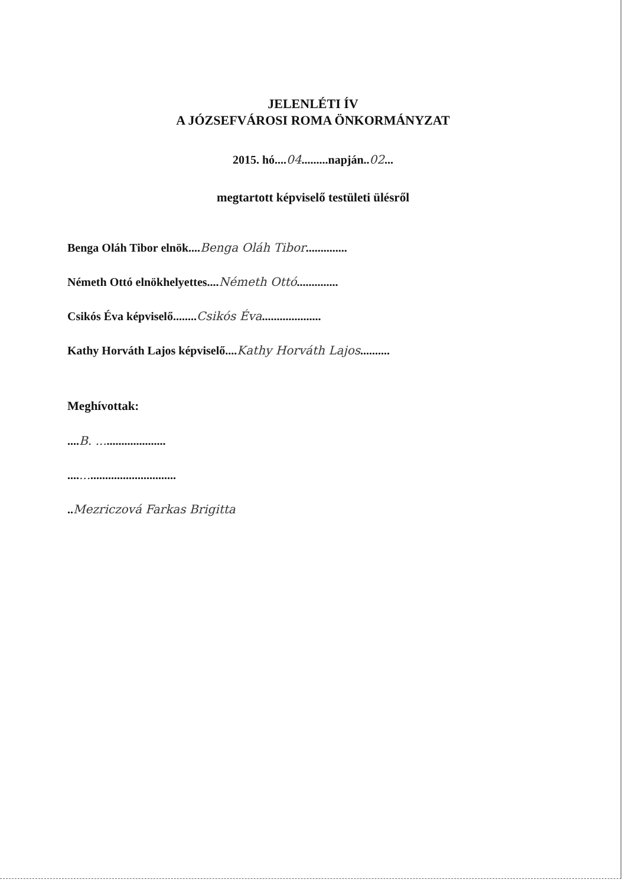JELENLÉTI ÍV
A JÓZSEFVÁROSI ROMA ÖNKORMÁNYZAT
2015. hó....04.........napján..02...
megtartott képviselő testületi ülésről
Benga Oláh Tibor elnök....Benga Oláh Tibor..............
Németh Ottó elnökhelyettes....Németh Ottó..............
Csikós Éva képviselő........Csikós Éva....................
Kathy Horváth Lajos képviselő....Kathy Horváth Lajos..........
Meghívottak:
....B. .......................
....................................
..Mezriczová Farkas Brigitta